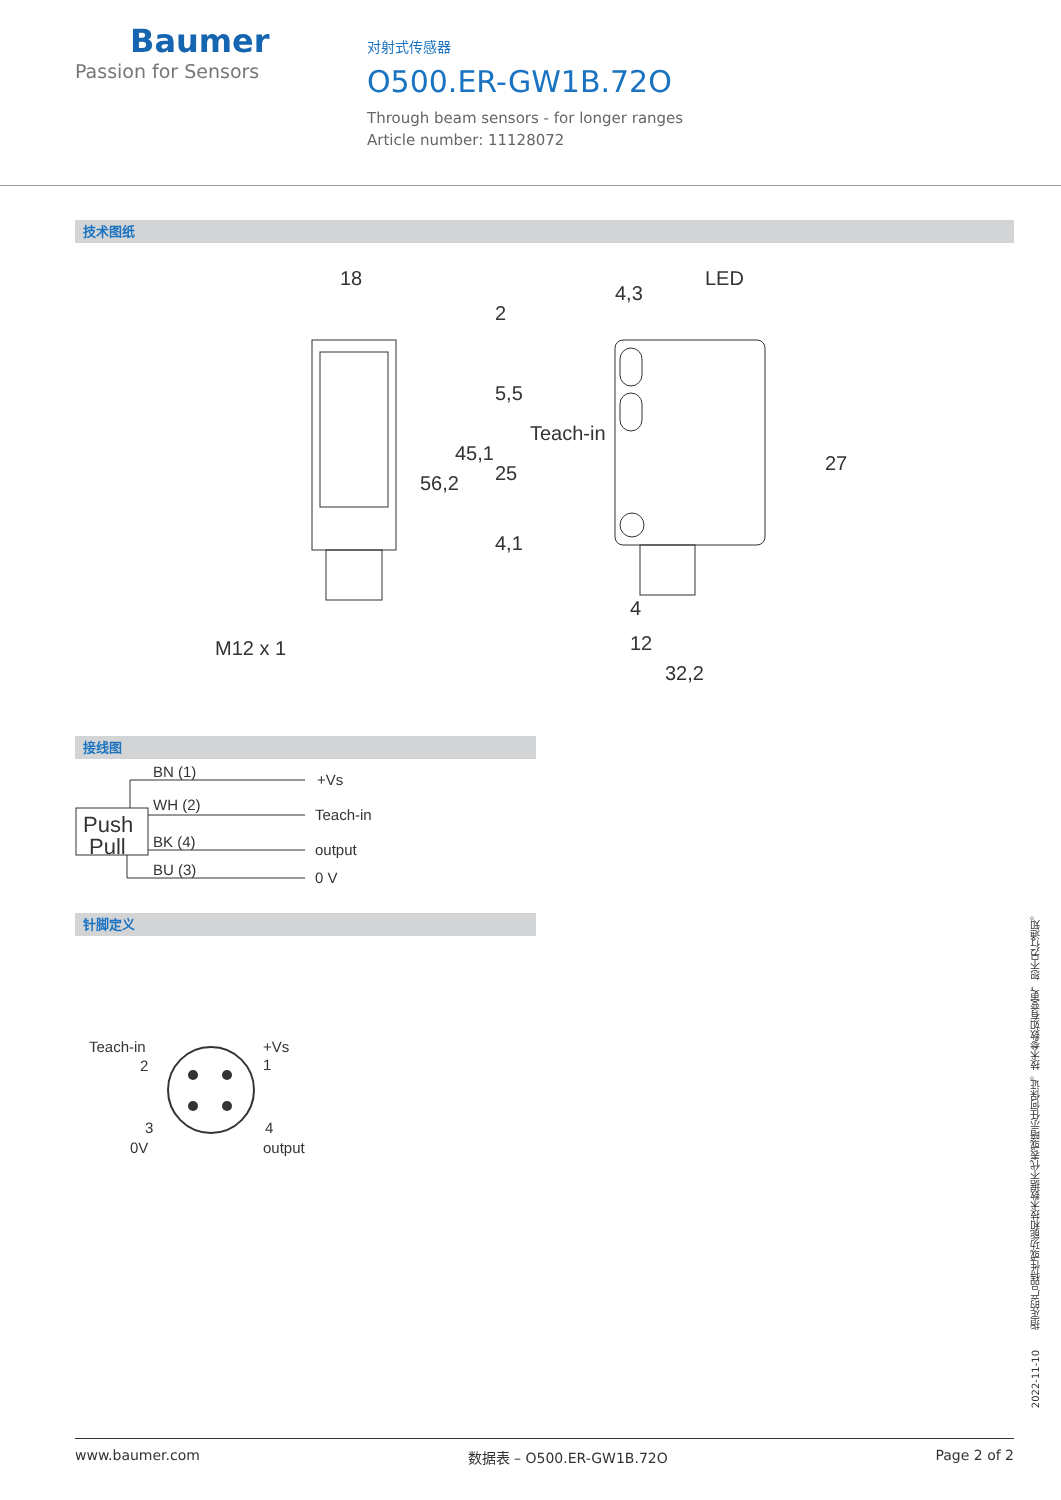Baumer
Passion for Sensors
对射式传感器
O500.ER-GW1B.72O
Through beam sensors - for longer ranges
Article number: 11128072
技术图纸
18
4,3
LED
Teach-in
M12 x 1
4
12
32,2
56,2
45,1
2
5,5
25
4,1
27
接线图
BN (1)
WH (2)
BK (4)
BU (3)
Push
Pull
+Vs
Teach-in
output
0 V
针脚定义
Teach-in
2
+Vs
1
3
0V
4
output
2022-11-10　　指定的产品特性或功能和技术数据不代表或暗示任何保证。技术参数如有变更，恕不另行通知。
www.baumer.com 数据表 – O500.ER-GW1B.72O Page 2 of 2